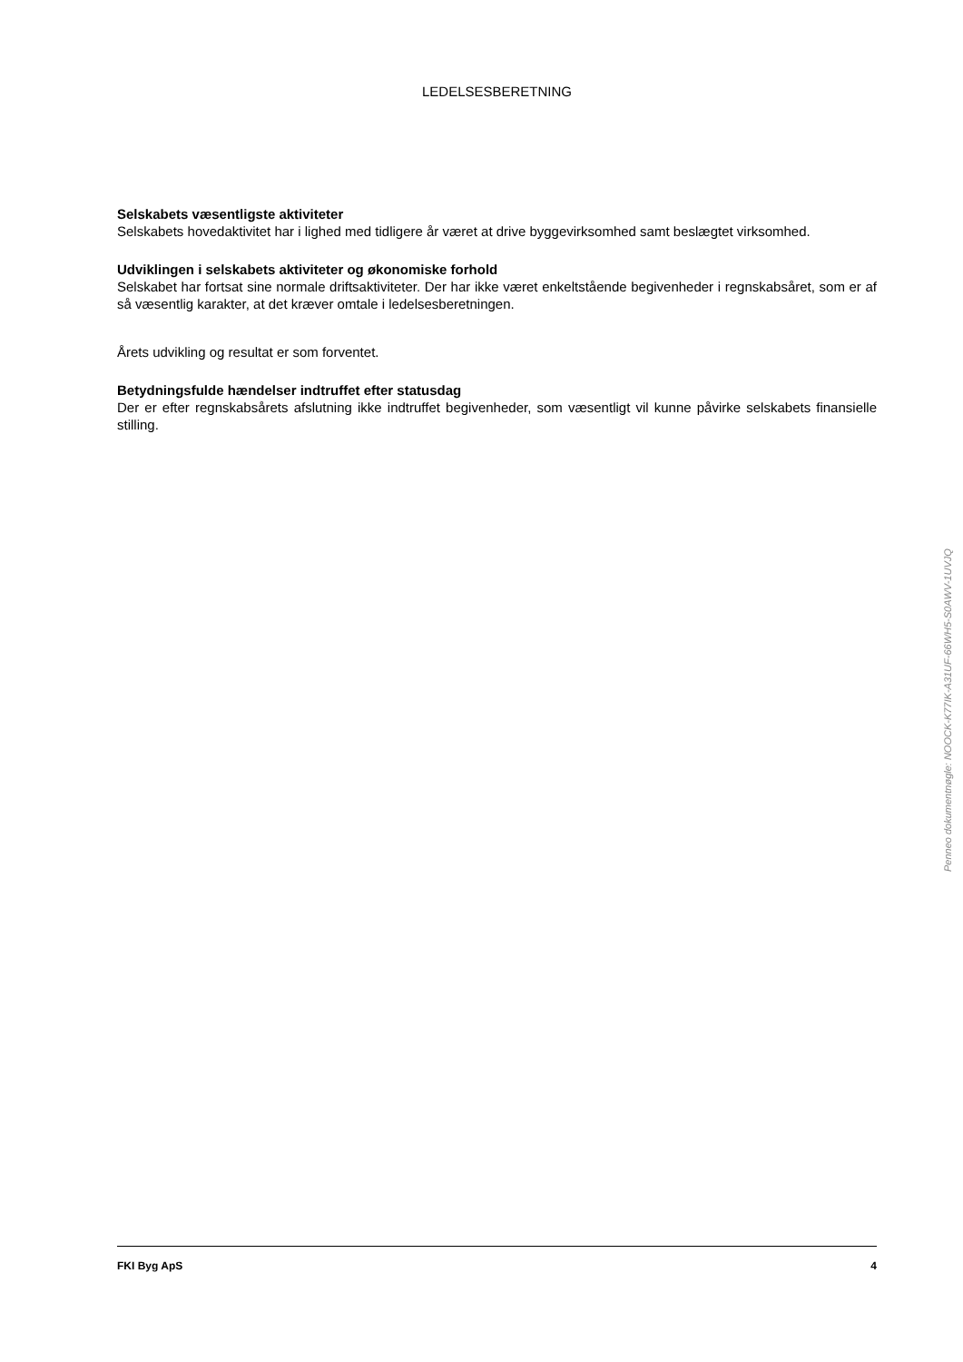LEDELSESBERETNING
Selskabets væsentligste aktiviteter
Selskabets hovedaktivitet har i lighed med tidligere år været at drive byggevirksomhed samt beslægtet virksomhed.
Udviklingen i selskabets aktiviteter og økonomiske forhold
Selskabet har fortsat sine normale driftsaktiviteter. Der har ikke været enkeltstående begivenheder i regnskabsåret, som er af så væsentlig karakter, at det kræver omtale i ledelsesberetningen.
Årets udvikling og resultat er som forventet.
Betydningsfulde hændelser indtruffet efter statusdag
Der er efter regnskabsårets afslutning ikke indtruffet begivenheder, som væsentligt vil kunne påvirke selskabets finansielle stilling.
Penneo dokumentnøgle: NOOCK-K77IK-A31UF-66WH5-S0AWV-1UVJQ
FKI Byg ApS 4